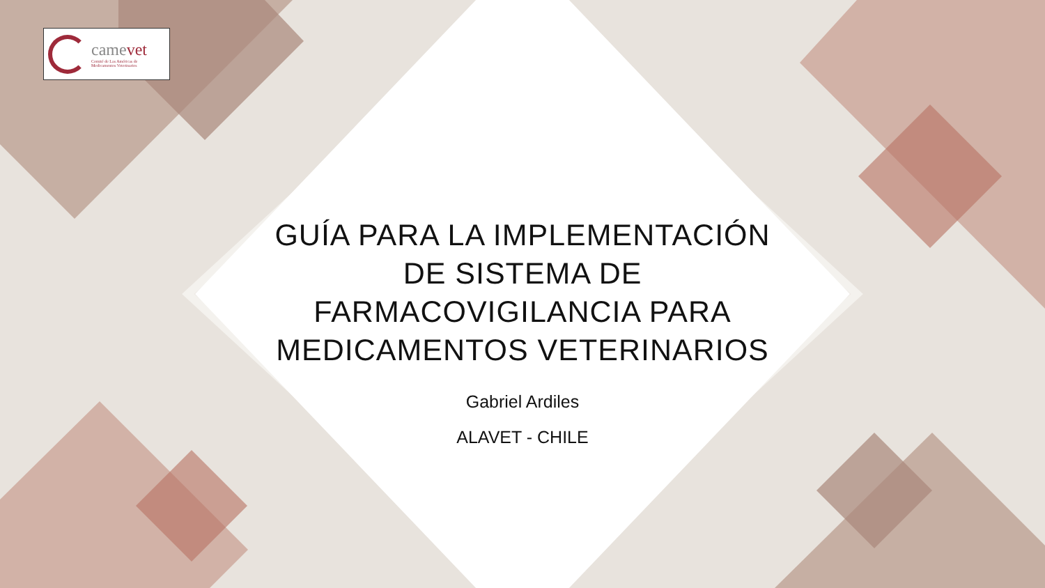camevet
Comité de Las Américas de
Medicamentos Veterinarios
GUÍA PARA LA IMPLEMENTACIÓN DE SISTEMA DE FARMACOVIGILANCIA PARA MEDICAMENTOS VETERINARIOS
Gabriel Ardiles
ALAVET - CHILE